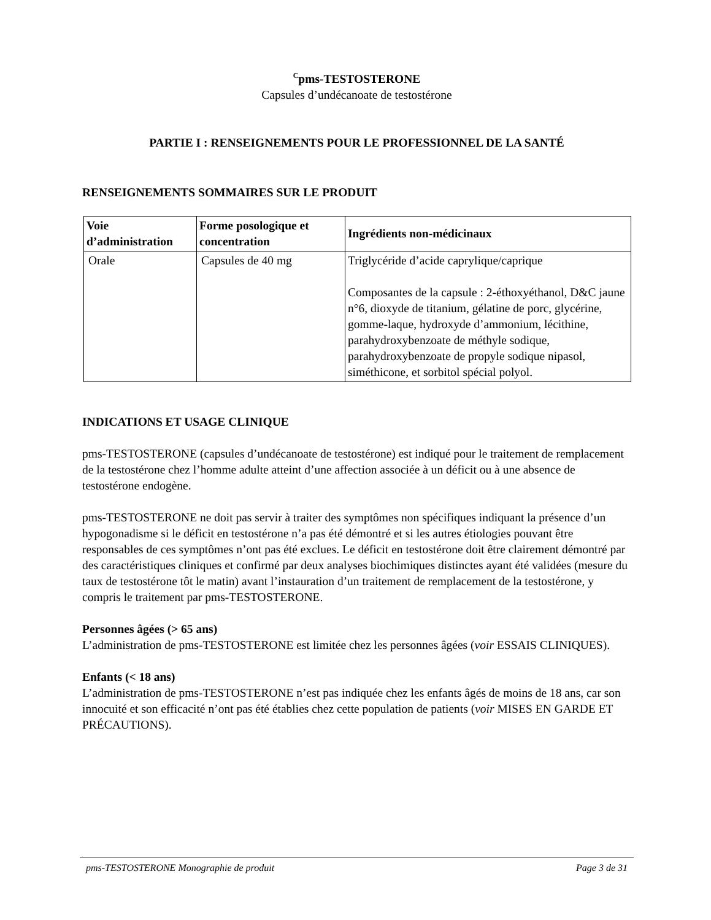<sup>C</sup>pms-TESTOSTERONE
Capsules d’undécanoate de testostérone
PARTIE I : RENSEIGNEMENTS POUR LE PROFESSIONNEL DE LA SANTÉ
RENSEIGNEMENTS SOMMAIRES SUR LE PRODUIT
| Voie d’administration | Forme posologique et concentration | Ingrédients non-médicinaux |
| --- | --- | --- |
| Orale | Capsules de 40 mg | Triglycéride d’acide caprylique/caprique Composantes de la capsule : 2-éthoxyéthanol, D&C jaune n°6, dioxyde de titanium, gélatine de porc, glycérine, gomme-laque, hydroxyde d’ammonium, lécithine, parahydroxybenzoate de méthyle sodique, parahydroxybenzoate de propyle sodique nipasol, siméthicone, et sorbitol spécial polyol. |
INDICATIONS ET USAGE CLINIQUE
pms-TESTOSTERONE (capsules d’undécanoate de testostérone) est indiqué pour le traitement de remplacement de la testostérone chez l’homme adulte atteint d’une affection associée à un déficit ou à une absence de testostérone endogène.
pms-TESTOSTERONE ne doit pas servir à traiter des symptômes non spécifiques indiquant la présence d’un hypogonadisme si le déficit en testostérone n’a pas été démontré et si les autres étiologies pouvant être responsables de ces symptômes n’ont pas été exclues. Le déficit en testostérone doit être clairement démontré par des caractéristiques cliniques et confirmé par deux analyses biochimiques distinctes ayant été validées (mesure du taux de testostérone tôt le matin) avant l’instauration d’un traitement de remplacement de la testostérone, y compris le traitement par pms-TESTOSTERONE.
Personnes âgées (> 65 ans)
L’administration de pms-TESTOSTERONE est limitée chez les personnes âgées (voir ESSAIS CLINIQUES).
Enfants (< 18 ans)
L’administration de pms-TESTOSTERONE n’est pas indiquée chez les enfants âgés de moins de 18 ans, car son innocuité et son efficacité n’ont pas été établies chez cette population de patients (voir MISES EN GARDE ET PRÉCAUTIONS).
pms-TESTOSTERONE Monographie de produit Page 3 de 31